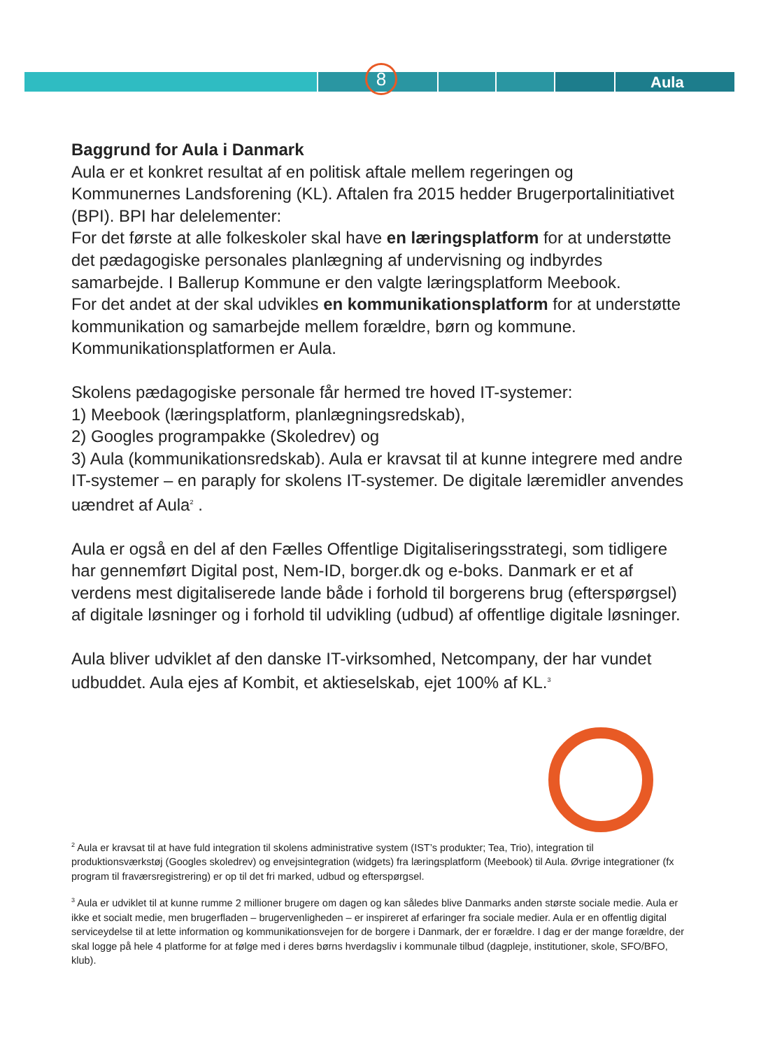8 Aula
Baggrund for Aula i Danmark
Aula er et konkret resultat af en politisk aftale mellem regeringen og Kommunernes Landsforening (KL). Aftalen fra 2015 hedder Brugerportalinitiativet (BPI). BPI har delelementer:
For det første at alle folkeskoler skal have en læringsplatform for at understøtte det pædagogiske personales planlægning af undervisning og indbyrdes samarbejde. I Ballerup Kommune er den valgte læringsplatform Meebook.
For det andet at der skal udvikles en kommunikationsplatform for at understøtte kommunikation og samarbejde mellem forældre, børn og kommune. Kommunikationsplatformen er Aula.
Skolens pædagogiske personale får hermed tre hoved IT-systemer:
1) Meebook (læringsplatform, planlægningsredskab),
2) Googles programpakke (Skoledrev) og
3) Aula (kommunikationsredskab). Aula er kravsat til at kunne integrere med andre IT-systemer – en paraply for skolens IT-systemer. De digitale læremidler anvendes uændret af Aula<sup>2</sup> .
Aula er også en del af den Fælles Offentlige Digitaliseringsstrategi, som tidligere har gennemført Digital post, Nem-ID, borger.dk og e-boks. Danmark er et af verdens mest digitaliserede lande både i forhold til borgerens brug (efterspørgsel) af digitale løsninger og i forhold til udvikling (udbud) af offentlige digitale løsninger.
Aula bliver udviklet af den danske IT-virksomhed, Netcompany, der har vundet udbuddet. Aula ejes af Kombit, et aktieselskab, ejet 100% af KL.<sup>3</sup>
<sup>2</sup> Aula er kravsat til at have fuld integration til skolens administrative system (IST’s produkter; Tea, Trio), integration til produktionsværkstøj (Googles skoledrev) og envejsintegration (widgets) fra læringsplatform (Meebook) til Aula. Øvrige integrationer (fx program til fraværsregistrering) er op til det fri marked, udbud og efterspørgsel.
<sup>3</sup> Aula er udviklet til at kunne rumme 2 millioner brugere om dagen og kan således blive Danmarks anden største sociale medie. Aula er ikke et socialt medie, men brugerfladen – brugervenligheden – er inspireret af erfaringer fra sociale medier. Aula er en offentlig digital serviceydelse til at lette information og kommunikationsvejen for de borgere i Danmark, der er forældre. I dag er der mange forældre, der skal logge på hele 4 platforme for at følge med i deres børns hverdagsliv i kommunale tilbud (dagpleje, institutioner, skole, SFO/BFO, klub).